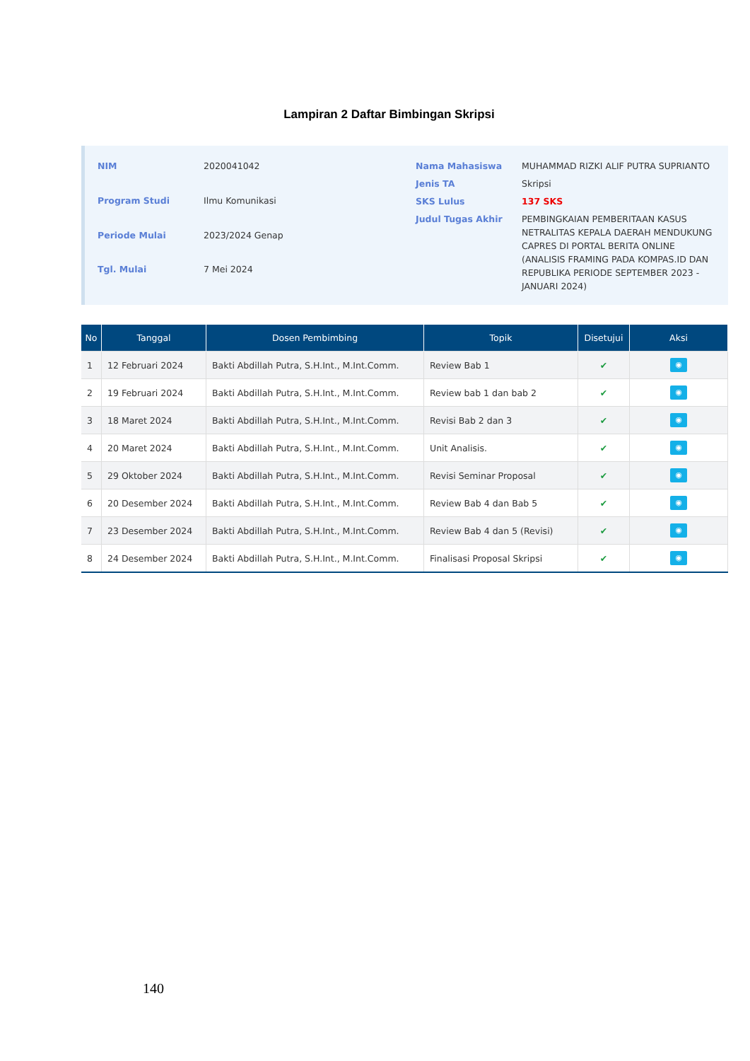Lampiran 2 Daftar Bimbingan Skripsi
| NIM | 2020041042 |
| Program Studi | Ilmu Komunikasi |
| Periode Mulai | 2023/2024 Genap |
| Tgl. Mulai | 7 Mei 2024 |
| Nama Mahasiswa | MUHAMMAD RIZKI ALIF PUTRA SUPRIANTO |
| Jenis TA | Skripsi |
| SKS Lulus | 137 SKS |
| Judul Tugas Akhir | PEMBINGKAIAN PEMBERITAAN KASUS NETRALITAS KEPALA DAERAH MENDUKUNG CAPRES DI PORTAL BERITA ONLINE (ANALISIS FRAMING PADA KOMPAS.ID DAN REPUBLIKA PERIODE SEPTEMBER 2023 - JANUARI 2024) |
| No | Tanggal | Dosen Pembimbing | Topik | Disetujui | Aksi |
| --- | --- | --- | --- | --- | --- |
| 1 | 12 Februari 2024 | Bakti Abdillah Putra, S.H.Int., M.Int.Comm. | Review Bab 1 | ✔ | ◉ |
| 2 | 19 Februari 2024 | Bakti Abdillah Putra, S.H.Int., M.Int.Comm. | Review bab 1 dan bab 2 | ✔ | ◉ |
| 3 | 18 Maret 2024 | Bakti Abdillah Putra, S.H.Int., M.Int.Comm. | Revisi Bab 2 dan 3 | ✔ | ◉ |
| 4 | 20 Maret 2024 | Bakti Abdillah Putra, S.H.Int., M.Int.Comm. | Unit Analisis. | ✔ | ◉ |
| 5 | 29 Oktober 2024 | Bakti Abdillah Putra, S.H.Int., M.Int.Comm. | Revisi Seminar Proposal | ✔ | ◉ |
| 6 | 20 Desember 2024 | Bakti Abdillah Putra, S.H.Int., M.Int.Comm. | Review Bab 4 dan Bab 5 | ✔ | ◉ |
| 7 | 23 Desember 2024 | Bakti Abdillah Putra, S.H.Int., M.Int.Comm. | Review Bab 4 dan 5 (Revisi) | ✔ | ◉ |
| 8 | 24 Desember 2024 | Bakti Abdillah Putra, S.H.Int., M.Int.Comm. | Finalisasi Proposal Skripsi | ✔ | ◉ |
140